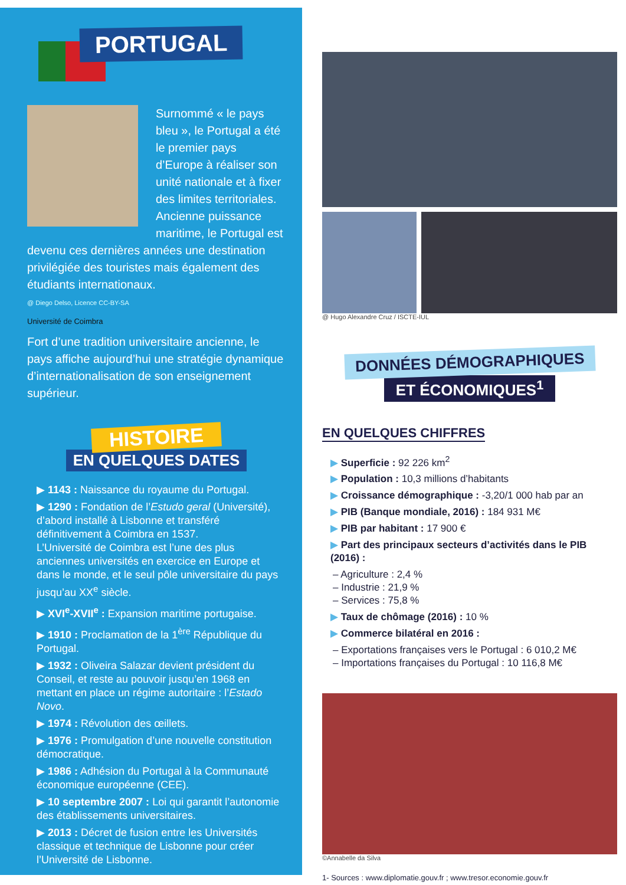PORTUGAL
Surnommé « le pays bleu », le Portugal a été le premier pays d’Europe à réaliser son unité nationale et à fixer des limites territoriales. Ancienne puissance maritime, le Portugal est devenu ces dernières années une destination privilégiée des touristes mais également des étudiants internationaux.
@ Diego Delso, Licence CC-BY-SA
Université de Coimbra
Fort d’une tradition universitaire ancienne, le pays affiche aujourd’hui une stratégie dynamique d’internationalisation de son enseignement supérieur.
HISTOIRE
EN QUELQUES DATES
▶ 1143 : Naissance du royaume du Portugal.
▶ 1290 : Fondation de l’Estudo geral (Université), d’abord installé à Lisbonne et transféré définitivement à Coimbra en 1537.
L’Université de Coimbra est l’une des plus anciennes universités en exercice en Europe et dans le monde, et le seul pôle universitaire du pays jusqu’au XX<sup>e</sup> siècle.
▶ XVI<sup>e</sup>-XVII<sup>e</sup> : Expansion maritime portugaise.
▶ 1910 : Proclamation de la 1<sup>ère</sup> République du Portugal.
▶ 1932 : Oliveira Salazar devient président du Conseil, et reste au pouvoir jusqu’en 1968 en mettant en place un régime autoritaire : l’Estado Novo.
▶ 1974 : Révolution des œillets.
▶ 1976 : Promulgation d’une nouvelle constitution démocratique.
▶ 1986 : Adhésion du Portugal à la Communauté économique européenne (CEE).
▶ 10 septembre 2007 : Loi qui garantit l’autonomie des établissements universitaires.
▶ 2013 : Décret de fusion entre les Universités classique et technique de Lisbonne pour créer l’Université de Lisbonne.
@ Hugo Alexandre Cruz / ISCTE-IUL
DONNÉES DÉMOGRAPHIQUES
ET ÉCONOMIQUES<sup>1</sup>
EN QUELQUES CHIFFRES
▶ Superficie : 92 226 km<sup>2</sup>
▶ Population : 10,3 millions d’habitants
▶ Croissance démographique : -3,20/1 000 hab par an
▶ PIB (Banque mondiale, 2016) : 184 931 M€
▶ PIB par habitant : 17 900 €
▶ Part des principaux secteurs d’activités dans le PIB (2016) :
– Agriculture : 2,4 %
– Industrie : 21,9 %
– Services : 75,8 %
▶ Taux de chômage (2016) : 10 %
▶ Commerce bilatéral en 2016 :
– Exportations françaises vers le Portugal : 6 010,2 M€
– Importations françaises du Portugal : 10 116,8 M€
©Annabelle da Silva
1- Sources : www.diplomatie.gouv.fr ; www.tresor.economie.gouv.fr